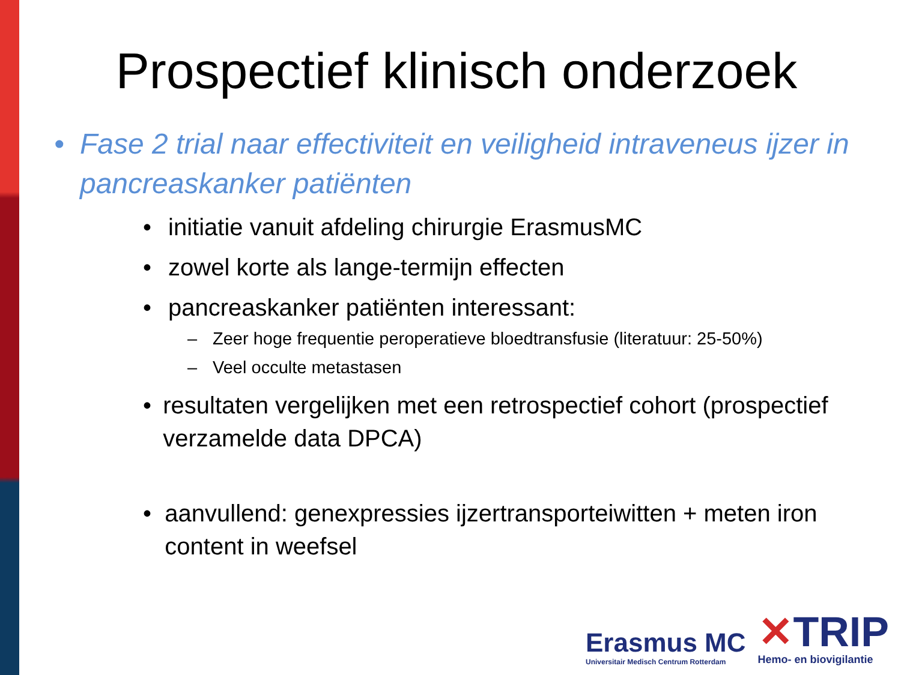Prospectief klinisch onderzoek
• Fase 2 trial naar effectiviteit en veiligheid intraveneus ijzer in pancreaskanker patiënten
• initiatie vanuit afdeling chirurgie ErasmusMC
• zowel korte als lange-termijn effecten
• pancreaskanker patiënten interessant:
– Zeer hoge frequentie peroperatieve bloedtransfusie (literatuur: 25-50%)
– Veel occulte metastasen
• resultaten vergelijken met een retrospectief cohort (prospectief verzamelde data DPCA)
• aanvullend: genexpressies ijzertransporteiwitten + meten iron content in weefsel
Erasmus MC
Universitair Medisch Centrum Rotterdam
✕TRIP
Hemo- en biovigilantie